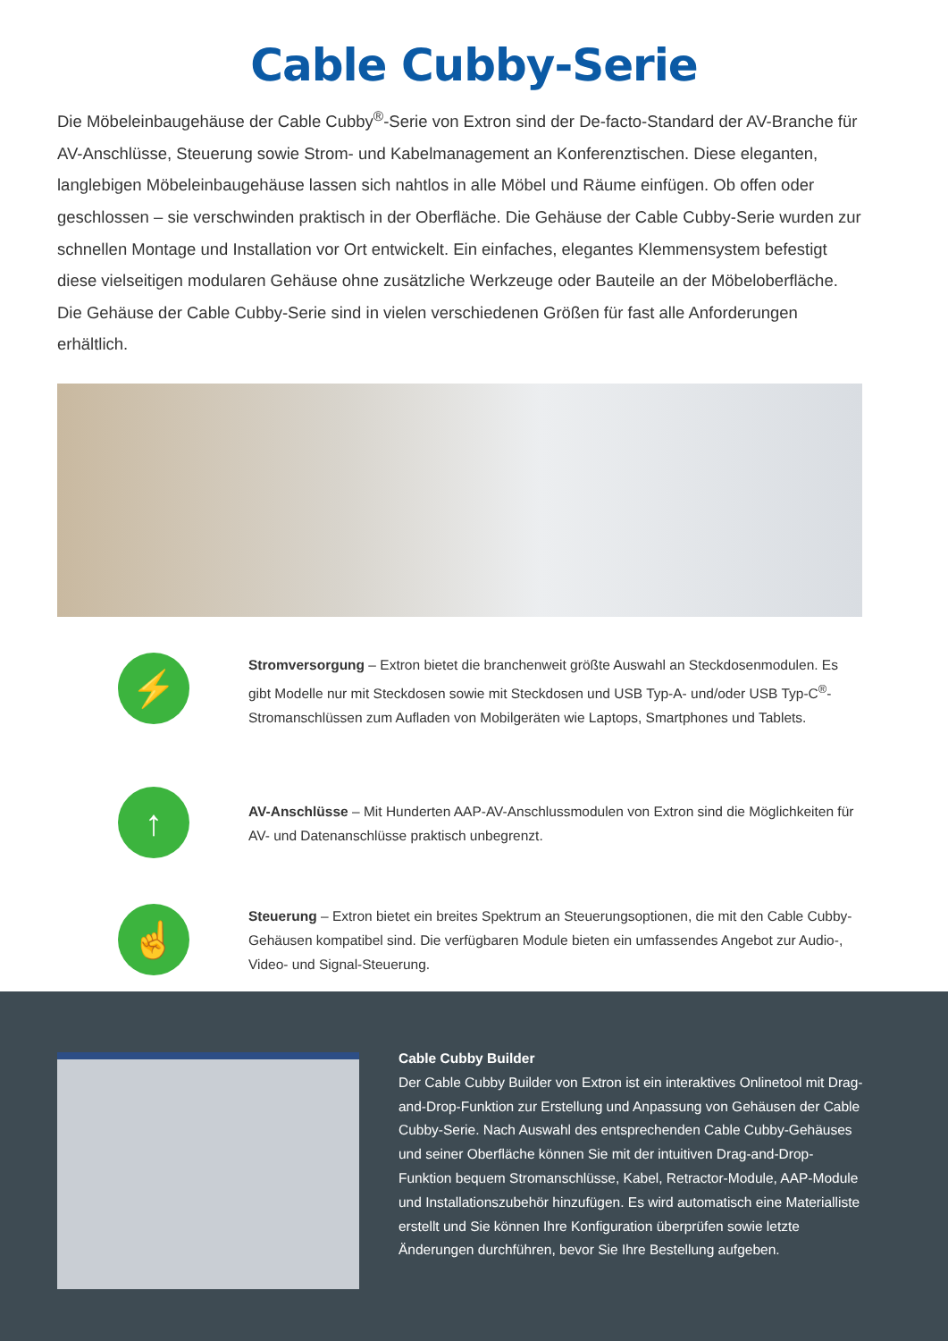Cable Cubby-Serie
Die Möbeleinbaugehäuse der Cable Cubby<sup>®</sup>-Serie von Extron sind der De-facto-Standard der AV-Branche für AV-Anschlüsse, Steuerung sowie Strom- und Kabelmanagement an Konferenztischen. Diese eleganten, langlebigen Möbeleinbaugehäuse lassen sich nahtlos in alle Möbel und Räume einfügen. Ob offen oder geschlossen – sie verschwinden praktisch in der Oberfläche. Die Gehäuse der Cable Cubby-Serie wurden zur schnellen Montage und Installation vor Ort entwickelt. Ein einfaches, elegantes Klemmensystem befestigt diese vielseitigen modularen Gehäuse ohne zusätzliche Werkzeuge oder Bauteile an der Möbeloberfläche. Die Gehäuse der Cable Cubby-Serie sind in vielen verschiedenen Größen für fast alle Anforderungen erhältlich.
⚡
Stromversorgung – Extron bietet die branchenweit größte Auswahl an Steckdosenmodulen. Es gibt Modelle nur mit Steckdosen sowie mit Steckdosen und USB Typ-A- und/oder USB Typ-C<sup>®</sup>-Stromanschlüssen zum Aufladen von Mobilgeräten wie Laptops, Smartphones und Tablets.
↑
AV-Anschlüsse – Mit Hunderten AAP-AV-Anschlussmodulen von Extron sind die Möglichkeiten für AV- und Datenanschlüsse praktisch unbegrenzt.
☝
Steuerung – Extron bietet ein breites Spektrum an Steuerungsoptionen, die mit den Cable Cubby-Gehäusen kompatibel sind. Die verfügbaren Module bieten ein umfassendes Angebot zur Audio-, Video- und Signal-Steuerung.
Cable Cubby Builder
Der Cable Cubby Builder von Extron ist ein interaktives Onlinetool mit Drag-and-Drop-Funktion zur Erstellung und Anpassung von Gehäusen der Cable Cubby-Serie. Nach Auswahl des entsprechenden Cable Cubby-Gehäuses und seiner Oberfläche können Sie mit der intuitiven Drag-and-Drop-Funktion bequem Stromanschlüsse, Kabel, Retractor-Module, AAP-Module und Installationszubehör hinzufügen. Es wird automatisch eine Materialliste erstellt und Sie können Ihre Konfiguration überprüfen sowie letzte Änderungen durchführen, bevor Sie Ihre Bestellung aufgeben.